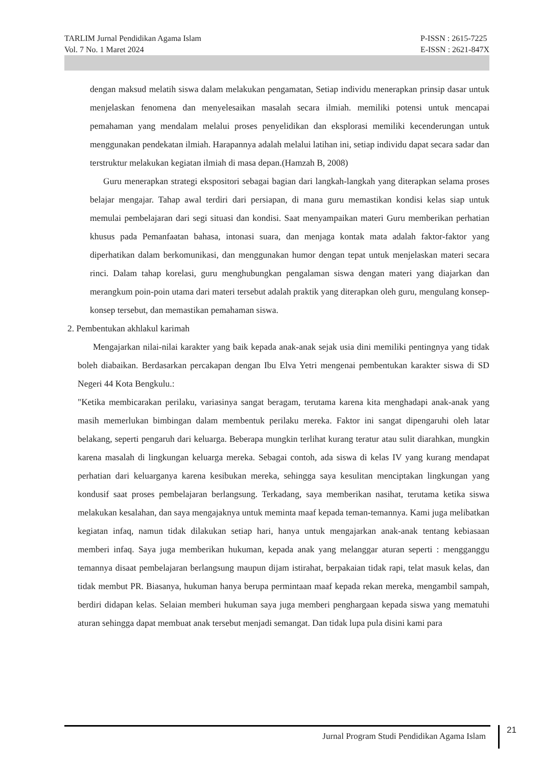TARLIM Jurnal Pendidikan Agama Islam
Vol. 7 No. 1 Maret 2024
P-ISSN : 2615-7225
E-ISSN : 2621-847X
dengan maksud melatih siswa dalam melakukan pengamatan, Setiap individu menerapkan prinsip dasar untuk menjelaskan fenomena dan menyelesaikan masalah secara ilmiah. memiliki potensi untuk mencapai pemahaman yang mendalam melalui proses penyelidikan dan eksplorasi memiliki kecenderungan untuk menggunakan pendekatan ilmiah. Harapannya adalah melalui latihan ini, setiap individu dapat secara sadar dan terstruktur melakukan kegiatan ilmiah di masa depan.(Hamzah B, 2008)
Guru menerapkan strategi ekspositori sebagai bagian dari langkah-langkah yang diterapkan selama proses belajar mengajar. Tahap awal terdiri dari persiapan, di mana guru memastikan kondisi kelas siap untuk memulai pembelajaran dari segi situasi dan kondisi. Saat menyampaikan materi Guru memberikan perhatian khusus pada Pemanfaatan bahasa, intonasi suara, dan menjaga kontak mata adalah faktor-faktor yang diperhatikan dalam berkomunikasi, dan menggunakan humor dengan tepat untuk menjelaskan materi secara rinci. Dalam tahap korelasi, guru menghubungkan pengalaman siswa dengan materi yang diajarkan dan merangkum poin-poin utama dari materi tersebut adalah praktik yang diterapkan oleh guru, mengulang konsep-konsep tersebut, dan memastikan pemahaman siswa.
2. Pembentukan akhlakul karimah
Mengajarkan nilai-nilai karakter yang baik kepada anak-anak sejak usia dini memiliki pentingnya yang tidak boleh diabaikan. Berdasarkan percakapan dengan Ibu Elva Yetri mengenai pembentukan karakter siswa di SD Negeri 44 Kota Bengkulu.:
"Ketika membicarakan perilaku, variasinya sangat beragam, terutama karena kita menghadapi anak-anak yang masih memerlukan bimbingan dalam membentuk perilaku mereka. Faktor ini sangat dipengaruhi oleh latar belakang, seperti pengaruh dari keluarga. Beberapa mungkin terlihat kurang teratur atau sulit diarahkan, mungkin karena masalah di lingkungan keluarga mereka. Sebagai contoh, ada siswa di kelas IV yang kurang mendapat perhatian dari keluarganya karena kesibukan mereka, sehingga saya kesulitan menciptakan lingkungan yang kondusif saat proses pembelajaran berlangsung. Terkadang, saya memberikan nasihat, terutama ketika siswa melakukan kesalahan, dan saya mengajaknya untuk meminta maaf kepada teman-temannya. Kami juga melibatkan kegiatan infaq, namun tidak dilakukan setiap hari, hanya untuk mengajarkan anak-anak tentang kebiasaan memberi infaq. Saya juga memberikan hukuman, kepada anak yang melanggar aturan seperti : mengganggu temannya disaat pembelajaran berlangsung maupun dijam istirahat, berpakaian tidak rapi, telat masuk kelas, dan tidak membut PR. Biasanya, hukuman hanya berupa permintaan maaf kepada rekan mereka, mengambil sampah, berdiri didapan kelas. Selaian memberi hukuman saya juga memberi penghargaan kepada siswa yang mematuhi aturan sehingga dapat membuat anak tersebut menjadi semangat. Dan tidak lupa pula disini kami para
Jurnal Program Studi Pendidikan Agama Islam
21